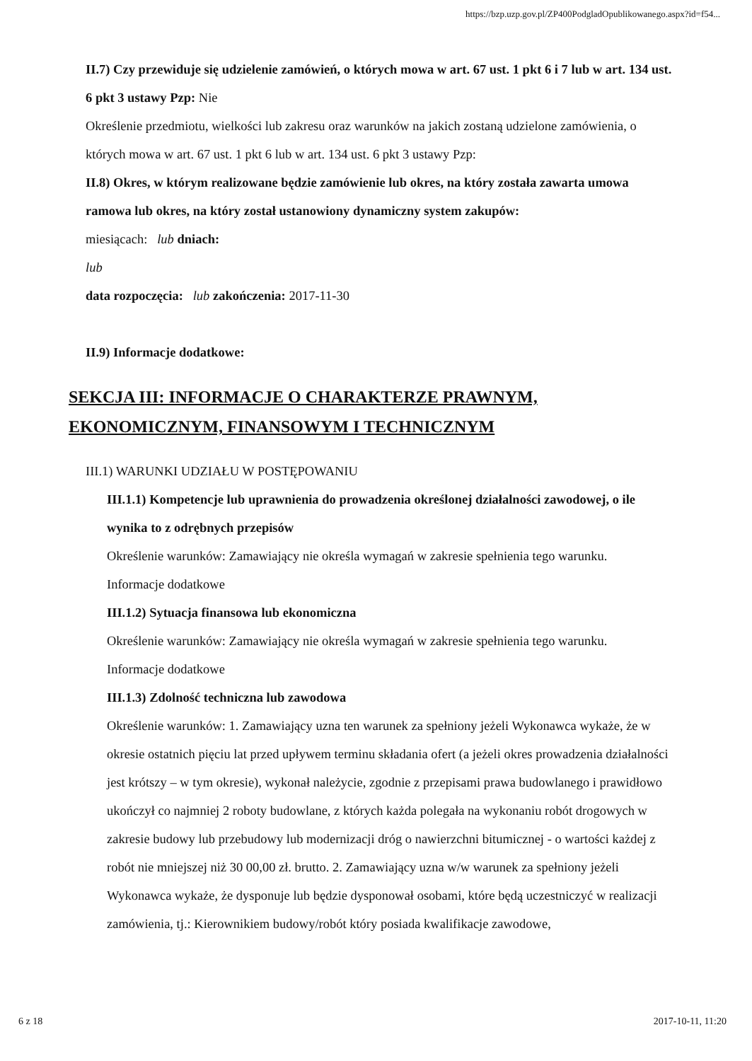https://bzp.uzp.gov.pl/ZP400PodgladOpublikowanego.aspx?id=f54...
II.7) Czy przewiduje się udzielenie zamówień, o których mowa w art. 67 ust. 1 pkt 6 i 7 lub w art. 134 ust. 6 pkt 3 ustawy Pzp: Nie
Określenie przedmiotu, wielkości lub zakresu oraz warunków na jakich zostaną udzielone zamówienia, o których mowa w art. 67 ust. 1 pkt 6 lub w art. 134 ust. 6 pkt 3 ustawy Pzp:
II.8) Okres, w którym realizowane będzie zamówienie lub okres, na który została zawarta umowa ramowa lub okres, na który został ustanowiony dynamiczny system zakupów:
miesiącach: lub dniach:
lub
data rozpoczęcia: lub zakończenia: 2017-11-30
II.9) Informacje dodatkowe:
SEKCJA III: INFORMACJE O CHARAKTERZE PRAWNYM, EKONOMICZNYM, FINANSOWYM I TECHNICZNYM
III.1) WARUNKI UDZIAŁU W POSTĘPOWANIU
III.1.1) Kompetencje lub uprawnienia do prowadzenia określonej działalności zawodowej, o ile wynika to z odrębnych przepisów
Określenie warunków: Zamawiający nie określa wymagań w zakresie spełnienia tego warunku.
Informacje dodatkowe
III.1.2) Sytuacja finansowa lub ekonomiczna
Określenie warunków: Zamawiający nie określa wymagań w zakresie spełnienia tego warunku.
Informacje dodatkowe
III.1.3) Zdolność techniczna lub zawodowa
Określenie warunków: 1. Zamawiający uzna ten warunek za spełniony jeżeli Wykonawca wykaże, że w okresie ostatnich pięciu lat przed upływem terminu składania ofert (a jeżeli okres prowadzenia działalności jest krótszy – w tym okresie), wykonał należycie, zgodnie z przepisami prawa budowlanego i prawidłowo ukończył co najmniej 2 roboty budowlane, z których każda polegała na wykonaniu robót drogowych w zakresie budowy lub przebudowy lub modernizacji dróg o nawierzchni bitumicznej - o wartości każdej z robót nie mniejszej niż 30 00,00 zł. brutto. 2. Zamawiający uzna w/w warunek za spełniony jeżeli Wykonawca wykaże, że dysponuje lub będzie dysponował osobami, które będą uczestniczyć w realizacji zamówienia, tj.: Kierownikiem budowy/robót który posiada kwalifikacje zawodowe,
6 z 18 2017-10-11, 11:20